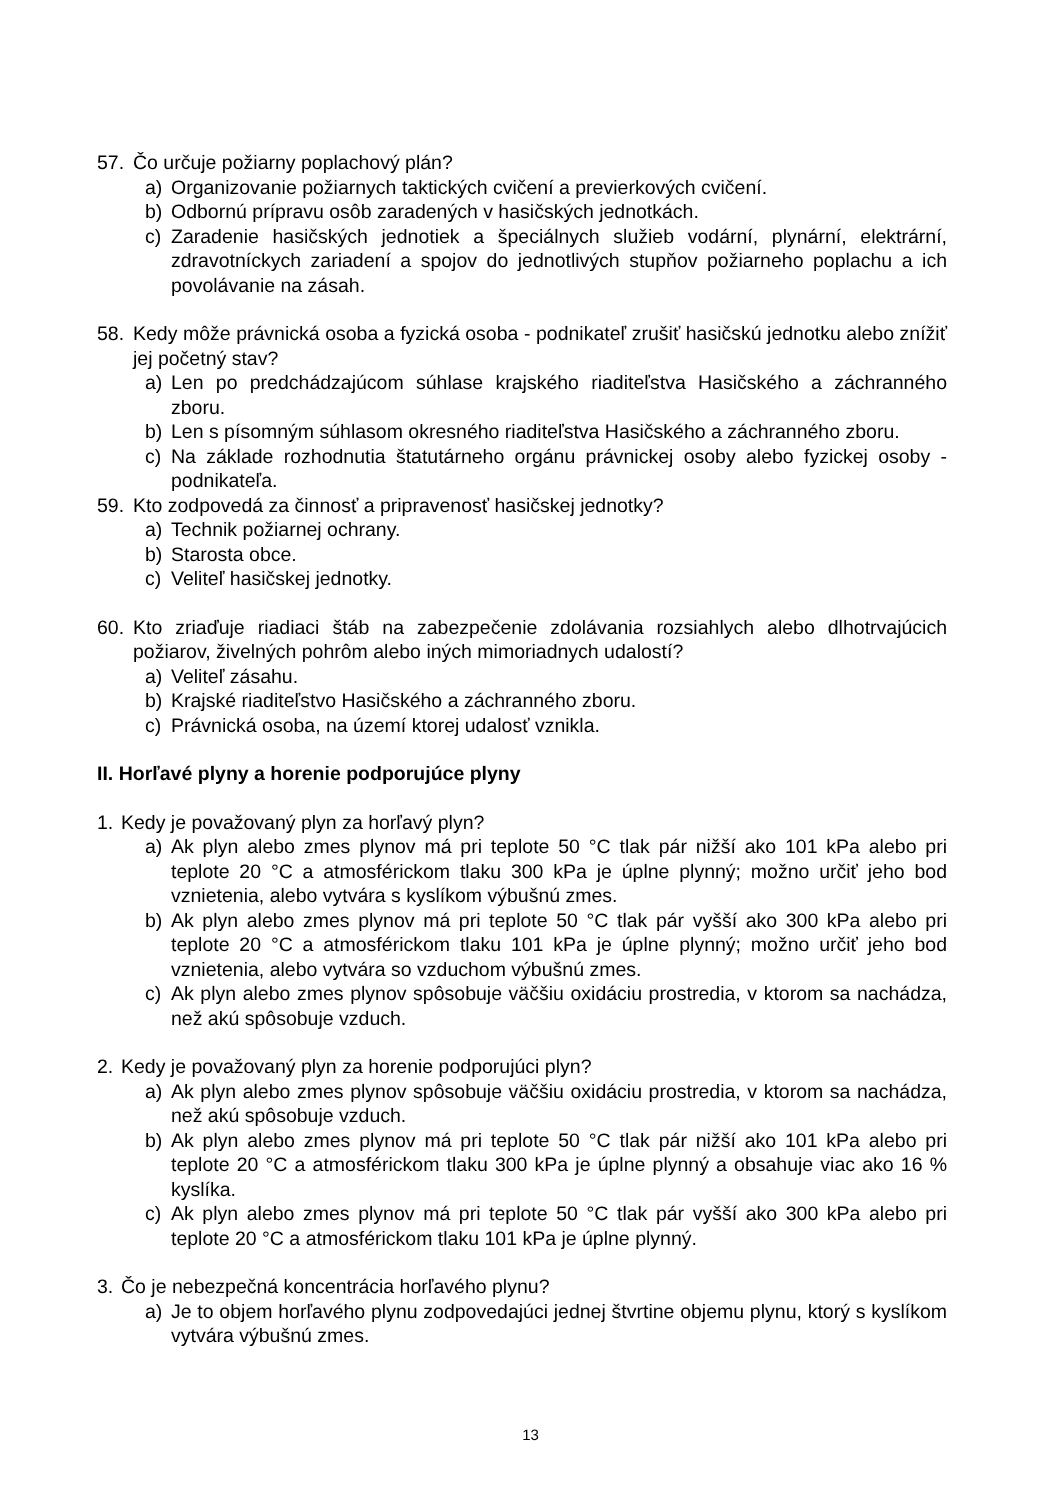57. Čo určuje požiarny poplachový plán?
a) Organizovanie požiarnych taktických cvičení a previerkových cvičení.
b) Odbornú prípravu osôb zaradených v hasičských jednotkách.
c) Zaradenie hasičských jednotiek a špeciálnych služieb vodární, plynární, elektrární, zdravotníckych zariadení a spojov do jednotlivých stupňov požiarneho poplachu a ich povolávanie na zásah.
58. Kedy môže právnická osoba a fyzická osoba - podnikateľ zrušiť hasičskú jednotku alebo znížiť jej početný stav?
a) Len po predchádzajúcom súhlase krajského riaditeľstva Hasičského a záchranného zboru.
b) Len s písomným súhlasom okresného riaditeľstva Hasičského a záchranného zboru.
c) Na základe rozhodnutia štatutárneho orgánu právnickej osoby alebo fyzickej osoby - podnikateľa.
59. Kto zodpovedá za činnosť a pripravenosť hasičskej jednotky?
a) Technik požiarnej ochrany.
b) Starosta obce.
c) Veliteľ hasičskej jednotky.
60. Kto zriaďuje riadiaci štáb na zabezpečenie zdolávania rozsiahlych alebo dlhotrvajúcich požiarov, živelných pohrôm alebo iných mimoriadnych udalostí?
a) Veliteľ zásahu.
b) Krajské riaditeľstvo Hasičského a záchranného zboru.
c) Právnická osoba, na území ktorej udalosť vznikla.
II. Horľavé plyny a horenie podporujúce plyny
1. Kedy je považovaný plyn za horľavý plyn?
a) Ak plyn alebo zmes plynov má pri teplote 50 °C tlak pár nižší ako 101 kPa alebo pri teplote 20 °C a atmosférickom tlaku 300 kPa je úplne plynný; možno určiť jeho bod vznietenia, alebo vytvára s kyslíkom výbušnú zmes.
b) Ak plyn alebo zmes plynov má pri teplote 50 °C tlak pár vyšší ako 300 kPa alebo pri teplote 20 °C a atmosférickom tlaku 101 kPa je úplne plynný; možno určiť jeho bod vznietenia, alebo vytvára so vzduchom výbušnú zmes.
c) Ak plyn alebo zmes plynov spôsobuje väčšiu oxidáciu prostredia, v ktorom sa nachádza, než akú spôsobuje vzduch.
2. Kedy je považovaný plyn za horenie podporujúci plyn?
a) Ak plyn alebo zmes plynov spôsobuje väčšiu oxidáciu prostredia, v ktorom sa nachádza, než akú spôsobuje vzduch.
b) Ak plyn alebo zmes plynov má pri teplote 50 °C tlak pár nižší ako 101 kPa alebo pri teplote 20 °C a atmosférickom tlaku 300 kPa je úplne plynný a obsahuje viac ako 16 % kyslíka.
c) Ak plyn alebo zmes plynov má pri teplote 50 °C tlak pár vyšší ako 300 kPa alebo pri teplote 20 °C a atmosférickom tlaku 101 kPa je úplne plynný.
3. Čo je nebezpečná koncentrácia horľavého plynu?
a) Je to objem horľavého plynu zodpovedajúci jednej štvrtine objemu plynu, ktorý s kyslíkom vytvára výbušnú zmes.
13